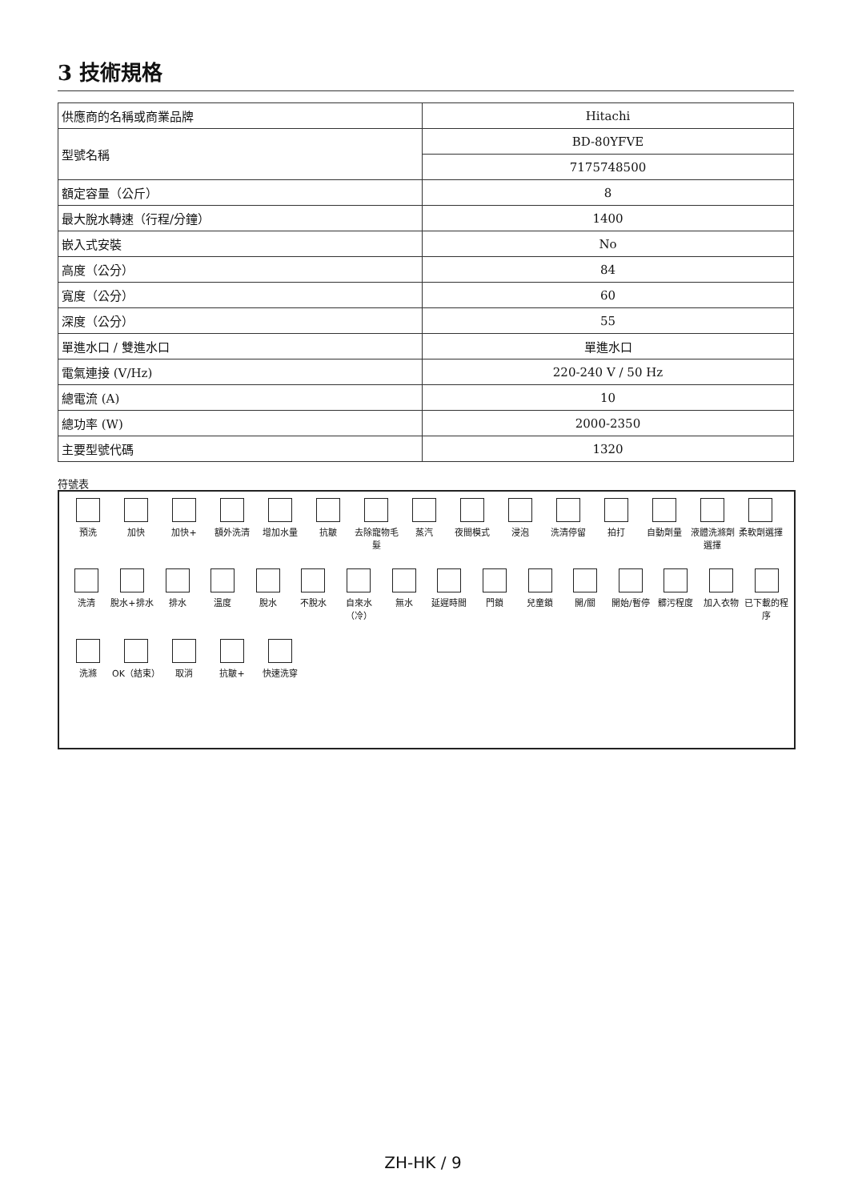3 技術規格
| 供應商的名稱或商業品牌 | Hitachi |
| 型號名稱 | BD-80YFVE |
| | 7175748500 |
| 額定容量（公斤） | 8 |
| 最大脫水轉速（行程/分鐘） | 1400 |
| 嵌入式安裝 | No |
| 高度（公分） | 84 |
| 寬度（公分） | 60 |
| 深度（公分） | 55 |
| 單進水口 / 雙進水口 | 單進水口 |
| 電氣連接 (V/Hz) | 220-240 V / 50 Hz |
| 總電流 (A) | 10 |
| 總功率 (W) | 2000-2350 |
| 主要型號代碼 | 1320 |
符號表
預洗 加快 加快+ 額外洗清 增加水量 抗皺 去除寵物毛髮
蒸汽 夜間模式 浸泡 洗清停留 拍打 自動劑量 液體洗滌劑選擇
柔軟劑選擇
洗清 脫水+排水 排水 溫度 脫水 不脫水 自來水（冷）
無水 延遲時間 門鎖 兒童鎖 開/關 開始/暫停 髒污程度 加入衣物 已下載的程序
洗滌 OK（結束） 取消 抗皺+ 快速洗穿
ZH-HK / 9